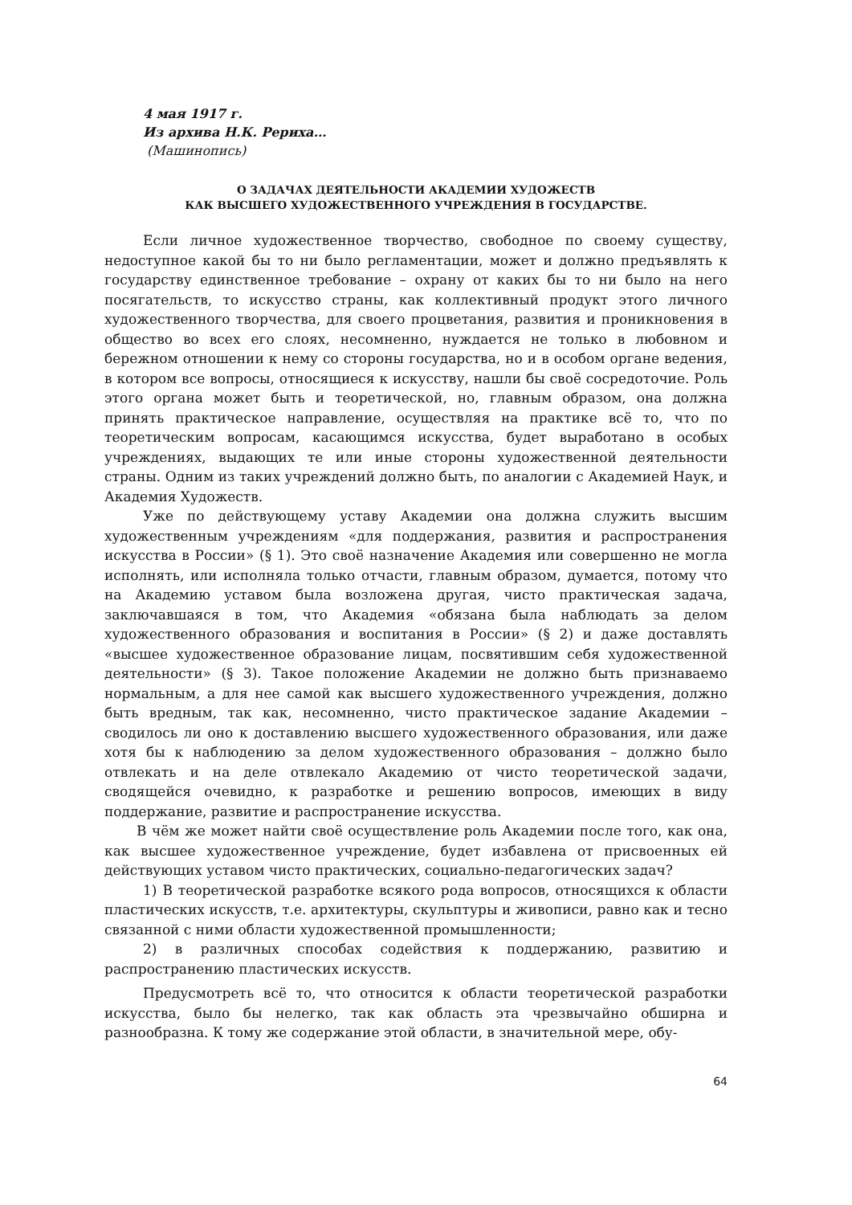4 мая 1917 г.
Из архива Н.К. Рериха…
(Машинопись)
О ЗАДАЧАХ ДЕЯТЕЛЬНОСТИ АКАДЕМИИ ХУДОЖЕСТВ
КАК ВЫСШЕГО ХУДОЖЕСТВЕННОГО УЧРЕЖДЕНИЯ В ГОСУДАРСТВЕ.
Если личное художественное творчество, свободное по своему существу, недоступное какой бы то ни было регламентации, может и должно предъявлять к государству единственное требование – охрану от каких бы то ни было на него посягательств, то искусство страны, как коллективный продукт этого личного художественного творчества, для своего процветания, развития и проникновения в общество во всех его слоях, несомненно, нуждается не только в любовном и бережном отношении к нему со стороны государства, но и в особом органе ведения, в котором все вопросы, относящиеся к искусству, нашли бы своё сосредоточие. Роль этого органа может быть и теоретической, но, главным образом, она должна принять практическое направление, осуществляя на практике всё то, что по теоретическим вопросам, касающимся искусства, будет выработано в особых учреждениях, выдающих те или иные стороны художественной деятельности страны. Одним из таких учреждений должно быть, по аналогии с Академией Наук, и Академия Художеств.
Уже по действующему уставу Академии она должна служить высшим художественным учреждениям «для поддержания, развития и распространения искусства в России» (§ 1). Это своё назначение Академия или совершенно не могла исполнять, или исполняла только отчасти, главным образом, думается, потому что на Академию уставом была возложена другая, чисто практическая задача, заключавшаяся в том, что Академия «обязана была наблюдать за делом художественного образования и воспитания в России» (§ 2) и даже доставлять «высшее художественное образование лицам, посвятившим себя художественной деятельности» (§ 3). Такое положение Академии не должно быть признаваемо нормальным, а для нее самой как высшего художественного учреждения, должно быть вредным, так как, несомненно, чисто практическое задание Академии – сводилось ли оно к доставлению высшего художественного образования, или даже хотя бы к наблюдению за делом художественного образования – должно было отвлекать и на деле отвлекало Академию от чисто теоретической задачи, сводящейся очевидно, к разработке и решению вопросов, имеющих в виду поддержание, развитие и распространение искусства.
В чём же может найти своё осуществление роль Академии после того, как она, как высшее художественное учреждение, будет избавлена от присвоенных ей действующих уставом чисто практических, социально-педагогических задач?
1) В теоретической разработке всякого рода вопросов, относящихся к области пластических искусств, т.е. архитектуры, скульптуры и живописи, равно как и тесно связанной с ними области художественной промышленности;
2) в различных способах содействия к поддержанию, развитию и распространению пластических искусств.
Предусмотреть всё то, что относится к области теоретической разработки искусства, было бы нелегко, так как область эта чрезвычайно обширна и разнообразна. К тому же содержание этой области, в значительной мере, обу-
64